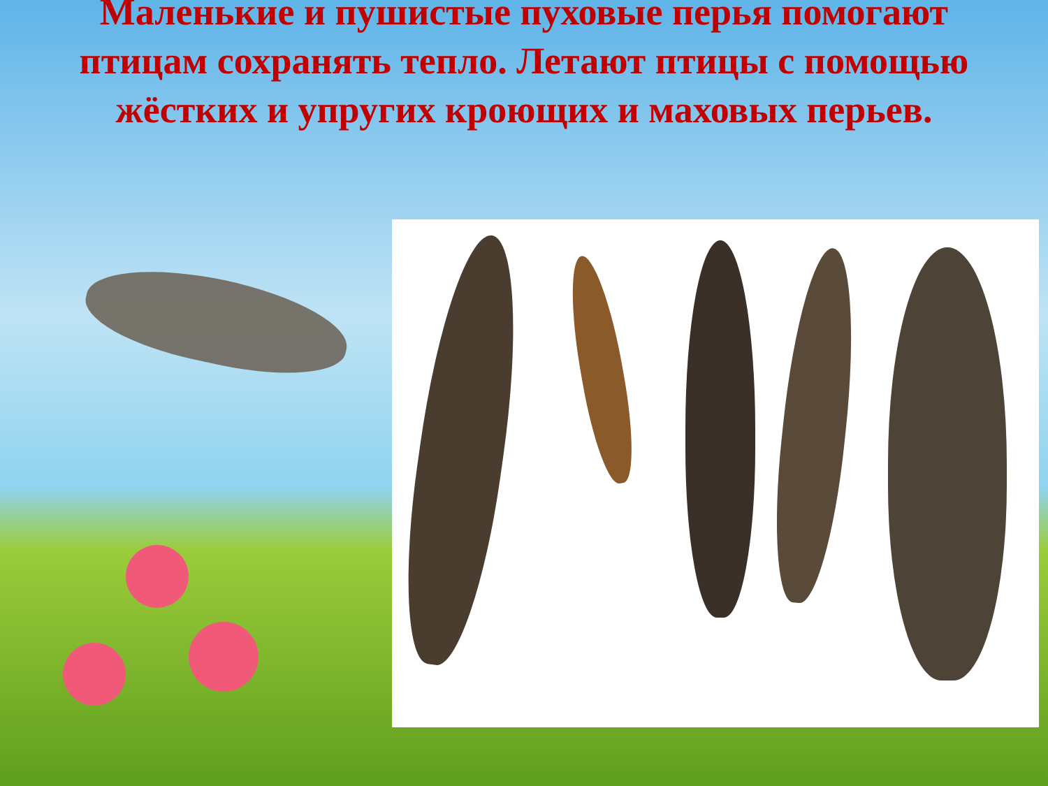Маленькие и пушистые пуховые перья помогают птицам сохранять тепло. Летают птицы с помощью жёстких и упругих кроющих и маховых перьев.